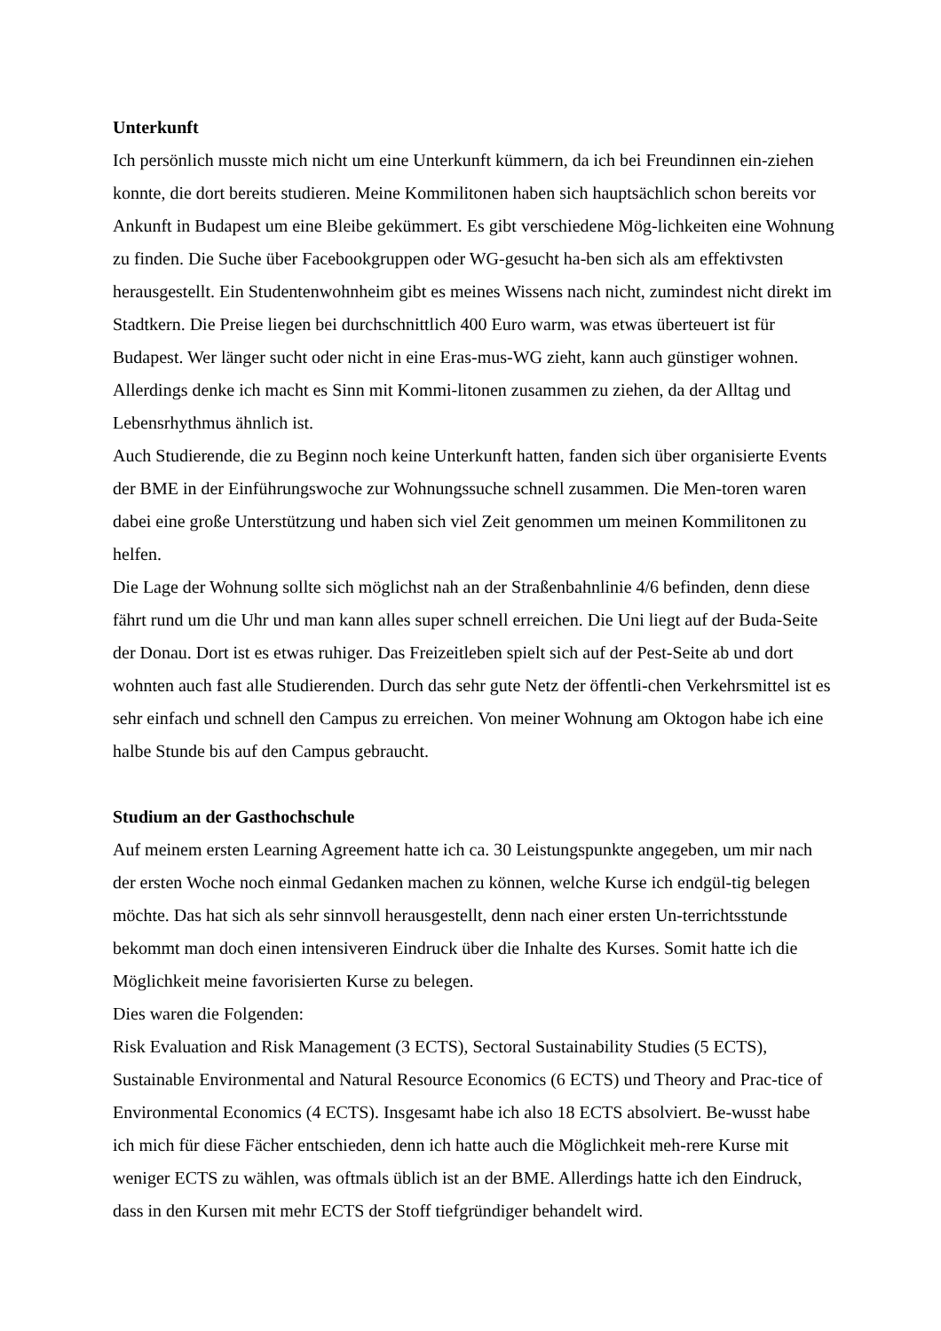Unterkunft
Ich persönlich musste mich nicht um eine Unterkunft kümmern, da ich bei Freundinnen ein-ziehen konnte, die dort bereits studieren. Meine Kommilitonen haben sich hauptsächlich schon bereits vor Ankunft in Budapest um eine Bleibe gekümmert. Es gibt verschiedene Mög-lichkeiten eine Wohnung zu finden. Die Suche über Facebookgruppen oder WG-gesucht ha-ben sich als am effektivsten herausgestellt. Ein Studentenwohnheim gibt es meines Wissens nach nicht, zumindest nicht direkt im Stadtkern. Die Preise liegen bei durchschnittlich 400 Euro warm, was etwas überteuert ist für Budapest. Wer länger sucht oder nicht in eine Eras-mus-WG zieht, kann auch günstiger wohnen. Allerdings denke ich macht es Sinn mit Kommi-litonen zusammen zu ziehen, da der Alltag und Lebensrhythmus ähnlich ist.
Auch Studierende, die zu Beginn noch keine Unterkunft hatten, fanden sich über organisierte Events der BME in der Einführungswoche zur Wohnungssuche schnell zusammen. Die Men-toren waren dabei eine große Unterstützung und haben sich viel Zeit genommen um meinen Kommilitonen zu helfen.
Die Lage der Wohnung sollte sich möglichst nah an der Straßenbahnlinie 4/6 befinden, denn diese fährt rund um die Uhr und man kann alles super schnell erreichen. Die Uni liegt auf der Buda-Seite der Donau. Dort ist es etwas ruhiger. Das Freizeitleben spielt sich auf der Pest-Seite ab und dort wohnten auch fast alle Studierenden. Durch das sehr gute Netz der öffentli-chen Verkehrsmittel ist es sehr einfach und schnell den Campus zu erreichen. Von meiner Wohnung am Oktogon habe ich eine halbe Stunde bis auf den Campus gebraucht.
Studium an der Gasthochschule
Auf meinem ersten Learning Agreement hatte ich ca. 30 Leistungspunkte angegeben, um mir nach der ersten Woche noch einmal Gedanken machen zu können, welche Kurse ich endgül-tig belegen möchte. Das hat sich als sehr sinnvoll herausgestellt, denn nach einer ersten Un-terrichtsstunde bekommt man doch einen intensiveren Eindruck über die Inhalte des Kurses. Somit hatte ich die Möglichkeit meine favorisierten Kurse zu belegen.
Dies waren die Folgenden:
Risk Evaluation and Risk Management (3 ECTS), Sectoral Sustainability Studies (5 ECTS), Sustainable Environmental and Natural Resource Economics (6 ECTS) und Theory and Prac-tice of Environmental Economics (4 ECTS). Insgesamt habe ich also 18 ECTS absolviert. Be-wusst habe ich mich für diese Fächer entschieden, denn ich hatte auch die Möglichkeit meh-rere Kurse mit weniger ECTS zu wählen, was oftmals üblich ist an der BME. Allerdings hatte ich den Eindruck, dass in den Kursen mit mehr ECTS der Stoff tiefgründiger behandelt wird.